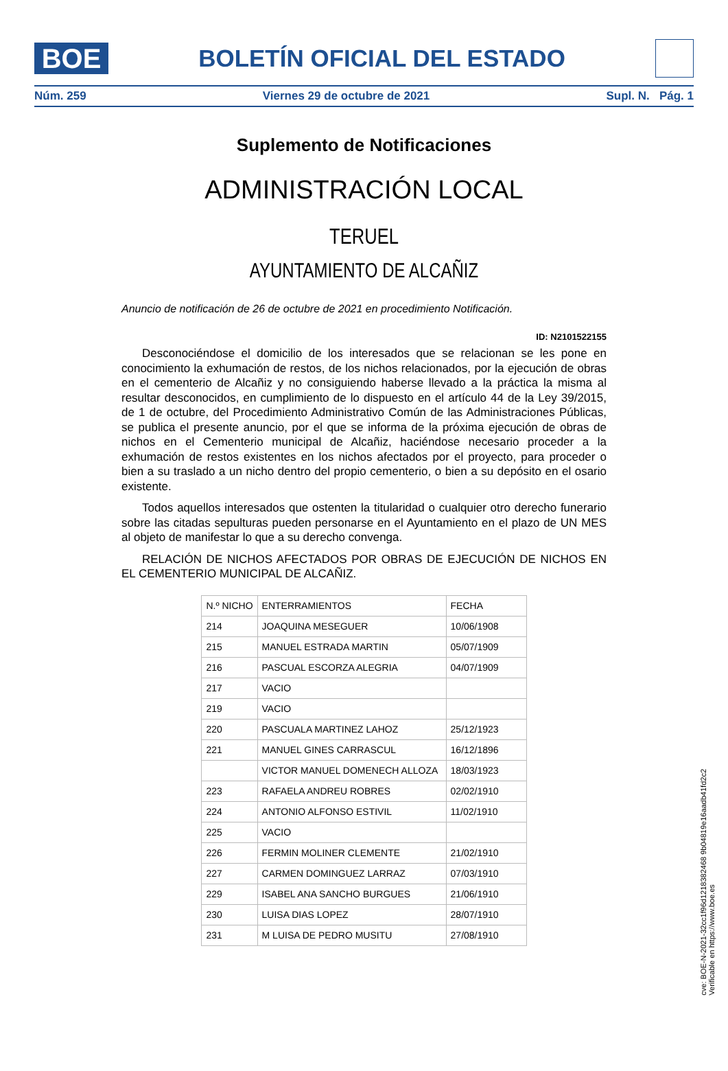BOE
BOLETÍN OFICIAL DEL ESTADO
Núm. 259 Viernes 29 de octubre de 2021 Supl. N. Pág. 1
Suplemento de Notificaciones
ADMINISTRACIÓN LOCAL
TERUEL
AYUNTAMIENTO DE ALCAÑIZ
Anuncio de notificación de 26 de octubre de 2021 en procedimiento Notificación.
ID: N2101522155
Desconociéndose el domicilio de los interesados que se relacionan se les pone en conocimiento la exhumación de restos, de los nichos relacionados, por la ejecución de obras en el cementerio de Alcañiz y no consiguiendo haberse llevado a la práctica la misma al resultar desconocidos, en cumplimiento de lo dispuesto en el artículo 44 de la Ley 39/2015, de 1 de octubre, del Procedimiento Administrativo Común de las Administraciones Públicas, se publica el presente anuncio, por el que se informa de la próxima ejecución de obras de nichos en el Cementerio municipal de Alcañiz, haciéndose necesario proceder a la exhumación de restos existentes en los nichos afectados por el proyecto, para proceder o bien a su traslado a un nicho dentro del propio cementerio, o bien a su depósito en el osario existente.
Todos aquellos interesados que ostenten la titularidad o cualquier otro derecho funerario sobre las citadas sepulturas pueden personarse en el Ayuntamiento en el plazo de UN MES al objeto de manifestar lo que a su derecho convenga.
RELACIÓN DE NICHOS AFECTADOS POR OBRAS DE EJECUCIÓN DE NICHOS EN EL CEMENTERIO MUNICIPAL DE ALCAÑIZ.
| N.º NICHO | ENTERRAMIENTOS | FECHA |
| 214 | JOAQUINA MESEGUER | 10/06/1908 |
| 215 | MANUEL ESTRADA MARTIN | 05/07/1909 |
| 216 | PASCUAL ESCORZA ALEGRIA | 04/07/1909 |
| 217 | VACIO | |
| 219 | VACIO | |
| 220 | PASCUALA MARTINEZ LAHOZ | 25/12/1923 |
| 221 | MANUEL GINES CARRASCUL | 16/12/1896 |
| | VICTOR MANUEL DOMENECH ALLOZA | 18/03/1923 |
| 223 | RAFAELA ANDREU ROBRES | 02/02/1910 |
| 224 | ANTONIO ALFONSO ESTIVIL | 11/02/1910 |
| 225 | VACIO | |
| 226 | FERMIN MOLINER CLEMENTE | 21/02/1910 |
| 227 | CARMEN DOMINGUEZ LARRAZ | 07/03/1910 |
| 229 | ISABEL ANA SANCHO BURGUES | 21/06/1910 |
| 230 | LUISA DIAS LOPEZ | 28/07/1910 |
| 231 | M LUISA DE PEDRO MUSITU | 27/08/1910 |
cve: BOE-N-2021-32cc1f96d1218382468 9b04819e16aadb41fd2c2
Verificable en https://www.boe.es